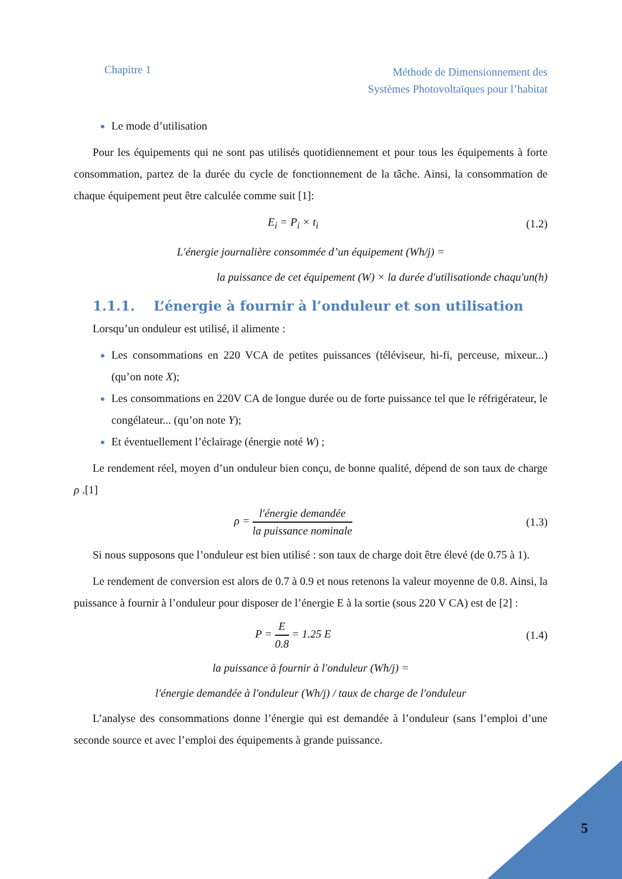Chapitre 1
Méthode de Dimensionnement des
Systèmes Photovoltaïques pour l’habitat
Le mode d’utilisation
Pour les équipements qui ne sont pas utilisés quotidiennement et pour tous les équipements à forte consommation, partez de la durée du cycle de fonctionnement de la tâche. Ainsi, la consommation de chaque équipement peut être calculée comme suit [1]:
E<sub>i</sub> = P<sub>i</sub> × t<sub>i</sub> (1.2)
L′énergie journalière consommée d’un équipement (Wh/j) =
la puissance de cet équipement (W) × la durée d′utilisationde chaqu′un(h)
1.1.1. L’énergie à fournir à l’onduleur et son utilisation
Lorsqu’un onduleur est utilisé, il alimente :
Les consommations en 220 VCA de petites puissances (téléviseur, hi-fi, perceuse, mixeur...) (qu’on note X);
Les consommations en 220V CA de longue durée ou de forte puissance tel que le réfrigérateur, le congélateur... (qu’on note Y);
Et éventuellement l’éclairage (énergie noté W) ;
Le rendement réel, moyen d’un onduleur bien conçu, de bonne qualité, dépend de son taux de charge ρ .[1]
ρ = l′énergie demandée la puissance nominale
(1.3)
Si nous supposons que l’onduleur est bien utilisé : son taux de charge doit être élevé (de 0.75 à 1).
Le rendement de conversion est alors de 0.7 à 0.9 et nous retenons la valeur moyenne de 0.8. Ainsi, la puissance à fournir à l’onduleur pour disposer de l’énergie E à la sortie (sous 220 V CA) est de [2] :
P = E 0.8 = 1.25 E (1.4)
la puissance à fournir à l′onduleur (Wh/j) =
l′énergie demandée à l′onduleur (Wh/j) / taux de charge de l′onduleur
L’analyse des consommations donne l’énergie qui est demandée à l’onduleur (sans l’emploi d’une seconde source et avec l’emploi des équipements à grande puissance.
5